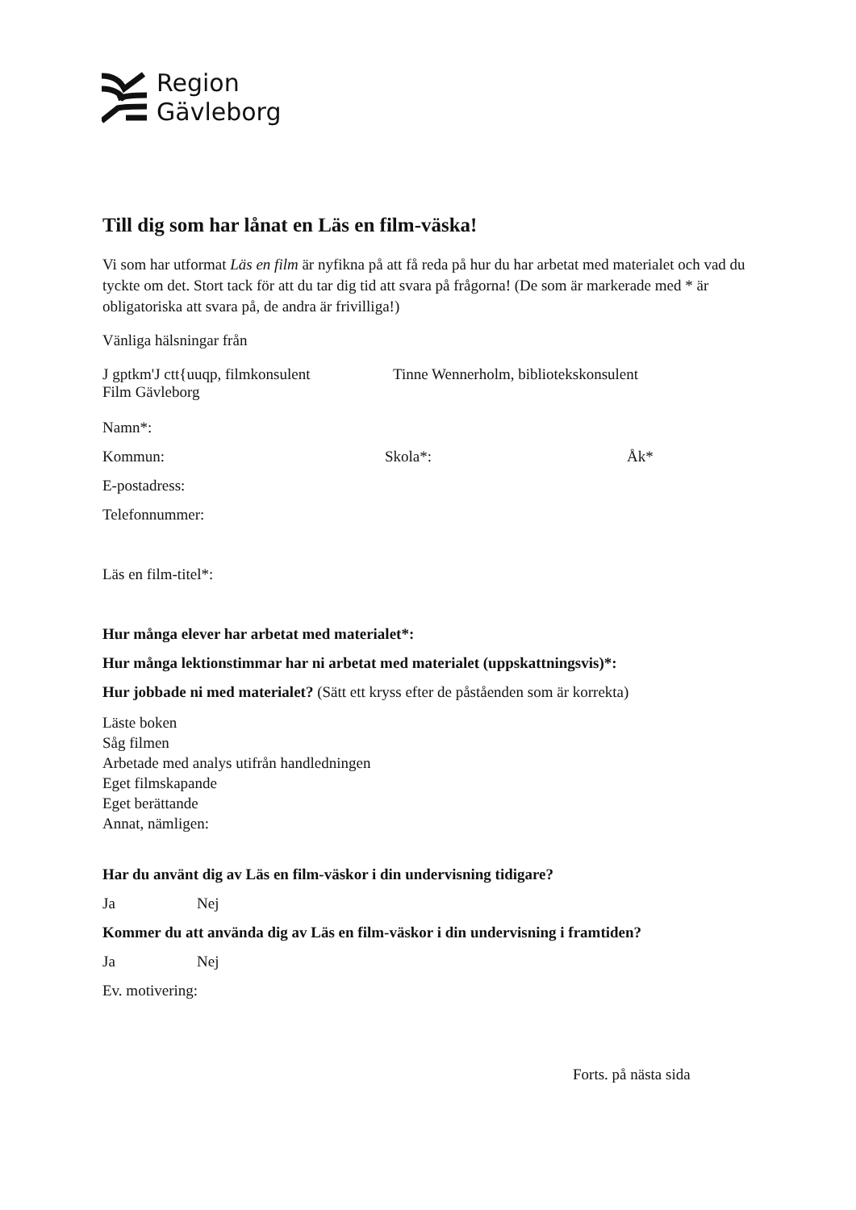Region
Gävleborg
Till dig som har lånat en Läs en film-väska!
Vi som har utformat Läs en film är nyfikna på att få reda på hur du har arbetat med materialet och vad du tyckte om det. Stort tack för att du tar dig tid att svara på frågorna! (De som är markerade med * är obligatoriska att svara på, de andra är frivilliga!)
Vänliga hälsningar från
J gptkm'J ctt{uuqp, filmkonsulent Tinne Wennerholm, bibliotekskonsulent
Film Gävleborg
Namn*:
Kommun: Skola*: Åk*
E-postadress:
Telefonnummer:
Läs en film-titel*:
Hur många elever har arbetat med materialet*:
Hur många lektionstimmar har ni arbetat med materialet (uppskattningsvis)*:
Hur jobbade ni med materialet? (Sätt ett kryss efter de påståenden som är korrekta)
Läste boken
Såg filmen
Arbetade med analys utifrån handledningen
Eget filmskapande
Eget berättande
Annat, nämligen:
Har du använt dig av Läs en film-väskor i din undervisning tidigare?
Ja Nej
Kommer du att använda dig av Läs en film-väskor i din undervisning i framtiden?
Ja Nej
Ev. motivering:
Forts. på nästa sida